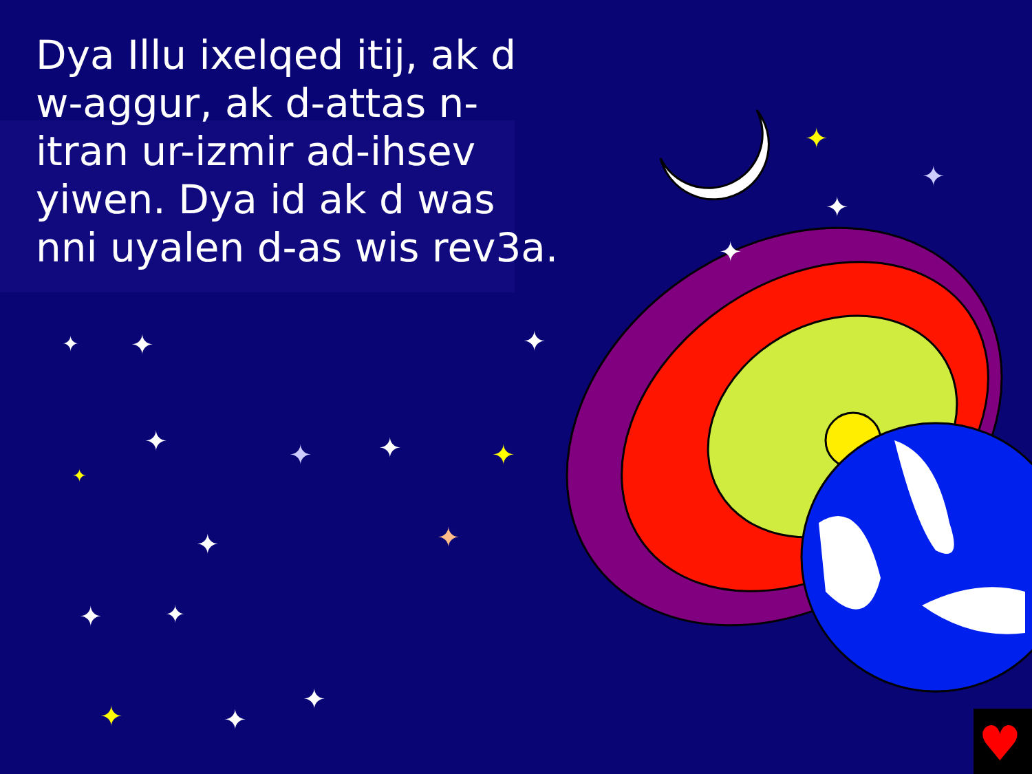♥
✦
✦
✦
✦
✦
✦
✦
✦
✦
✦
✦
✦
✦
✦
✦
✦
✦
✦
✦
Dya Illu ixelqed itij, ak d w-aggur, ak d-attas n-itran ur-izmir ad-ihsev yiwen. Dya id ak d was nni uyalen d-as wis rev3a.